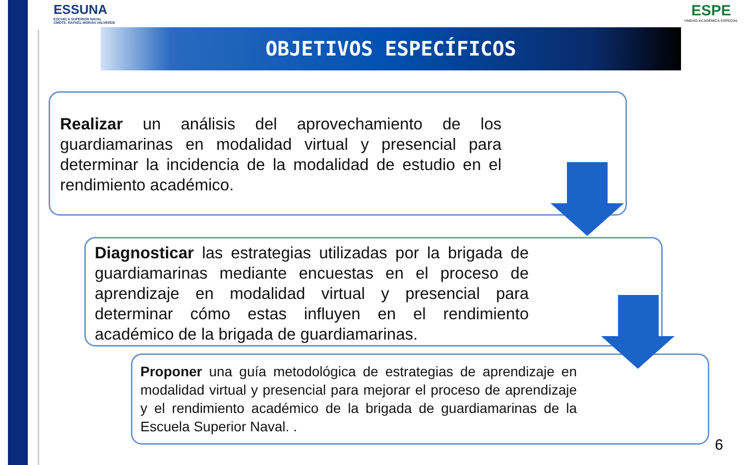ESSUNA
ESCUELA SUPERIOR NAVAL
CMDTE. RAFAEL MORÁN VALVERDE
ESPE
UNIDAD ACADÉMICA ESPECIAL
OBJETIVOS ESPECÍFICOS
Realizar un análisis del aprovechamiento de los guardiamarinas en modalidad virtual y presencial para determinar la incidencia de la modalidad de estudio en el rendimiento académico.
Diagnosticar las estrategias utilizadas por la brigada de guardiamarinas mediante encuestas en el proceso de aprendizaje en modalidad virtual y presencial para determinar cómo estas influyen en el rendimiento académico de la brigada de guardiamarinas.
Proponer una guía metodológica de estrategias de aprendizaje en modalidad virtual y presencial para mejorar el proceso de aprendizaje y el rendimiento académico de la brigada de guardiamarinas de la Escuela Superior Naval. .
6